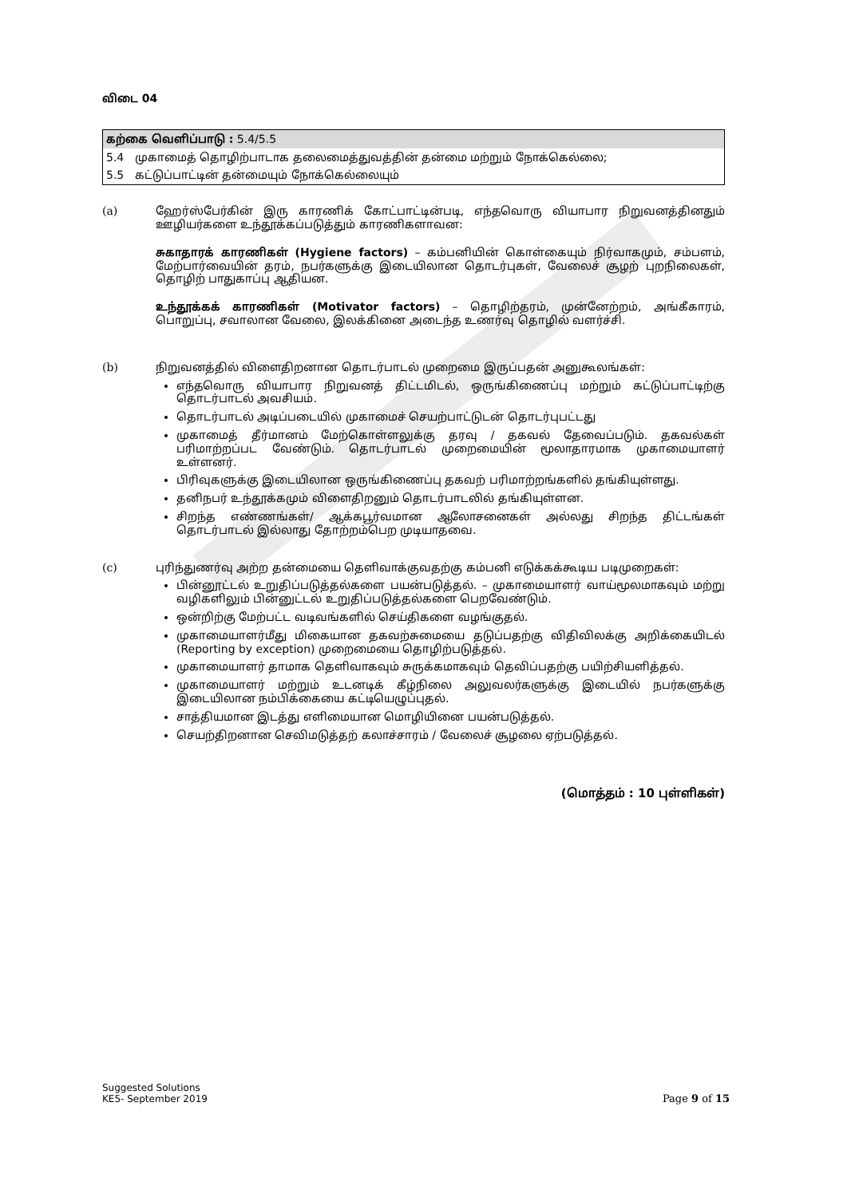விடை 04
கற்கை வெளிப்பாடு : 5.4/5.5
5.4 முகாமைத் தொழிற்பாடாக தலைமைத்துவத்தின் தன்மை மற்றும் நோக்கெல்லை;
5.5 கட்டுப்பாட்டின் தன்மையும் நோக்கெல்லையும்
(a) ஹேர்ஸ்பேர்கின் இரு காரணிக் கோட்பாட்டின்படி, எந்தவொரு வியாபார நிறுவனத்தினதும் ஊழியர்களை உந்தூக்கப்படுத்தும் காரணிகளாவன:
சுகாதாரக் காரணிகள் (Hygiene factors) – கம்பனியின் கொள்கையும் நிர்வாகமும், சம்பளம், மேற்பார்வையின் தரம், நபர்களுக்கு இடையிலான தொடர்புகள், வேலைச் சூழற் புறநிலைகள், தொழிற் பாதுகாப்பு ஆதியன.
உந்தூக்கக் காரணிகள் (Motivator factors) – தொழிற்தரம், முன்னேற்றம், அங்கீகாரம், பொறுப்பு, சவாலான வேலை, இலக்கினை அடைந்த உணர்வு தொழில் வளர்ச்சி.
(b) நிறுவனத்தில் விளைதிறனான தொடர்பாடல் முறைமை இருப்பதன் அனுகூலங்கள்:
எந்தவொரு வியாபார நிறுவனத் திட்டமிடல், ஒருங்கிணைப்பு மற்றும் கட்டுப்பாட்டிற்கு தொடர்பாடல் அவசியம்.
தொடர்பாடல் அடிப்படையில் முகாமைச் செயற்பாட்டுடன் தொடர்புபட்டது
முகாமைத் தீர்மானம் மேற்கொள்ளலுக்கு தரவு / தகவல் தேவைப்படும். தகவல்கள் பரிமாற்றப்பட வேண்டும். தொடர்பாடல் முறைமையின் மூலாதாரமாக முகாமையாளர் உள்ளனர்.
பிரிவுகளுக்கு இடையிலான ஒருங்கிணைப்பு தகவற் பரிமாற்றங்களில் தங்கியுள்ளது.
தனிநபர் உந்தூக்கமும் விளைதிறனும் தொடர்பாடலில் தங்கியுள்ளன.
சிறந்த எண்ணங்கள்/ ஆக்கபூர்வமான ஆலோசனைகள் அல்லது சிறந்த திட்டங்கள் தொடர்பாடல் இல்லாது தோற்றம்பெற முடியாதவை.
(c) புரிந்துணர்வு அற்ற தன்மையை தெளிவாக்குவதற்கு கம்பனி எடுக்கக்கூடிய படிமுறைகள்:
பின்னூட்டல் உறுதிப்படுத்தல்களை பயன்படுத்தல். – முகாமையாளர் வாய்மூலமாகவும் மற்று வழிகளிலும் பின்னுட்டல் உறுதிப்படுத்தல்களை பெறவேண்டும்.
ஒன்றிற்கு மேற்பட்ட வடிவங்களில் செய்திகளை வழங்குதல்.
முகாமையாளர்மீது மிகையான தகவற்சுமையை தடுப்பதற்கு விதிவிலக்கு அறிக்கையிடல் (Reporting by exception) முறைமையை தொழிற்படுத்தல்.
முகாமையாளர் தாமாக தெளிவாகவும் சுருக்கமாகவும் தெவிப்பதற்கு பயிற்சியளித்தல்.
முகாமையாளர் மற்றும் உடனடிக் கீழ்நிலை அலுவலர்களுக்கு இடையில் நபர்களுக்கு இடையிலான நம்பிக்கையை கட்டியெழுப்புதல்.
சாத்தியமான இடத்து எளிமையான மொழியினை பயன்படுத்தல்.
செயற்திறனான செவிமடுத்தற் கலாச்சாரம் / வேலைச் சூழலை ஏற்படுத்தல்.
(மொத்தம் : 10 புள்ளிகள்)
Suggested Solutions
KE5- September 2019
Page 9 of 15